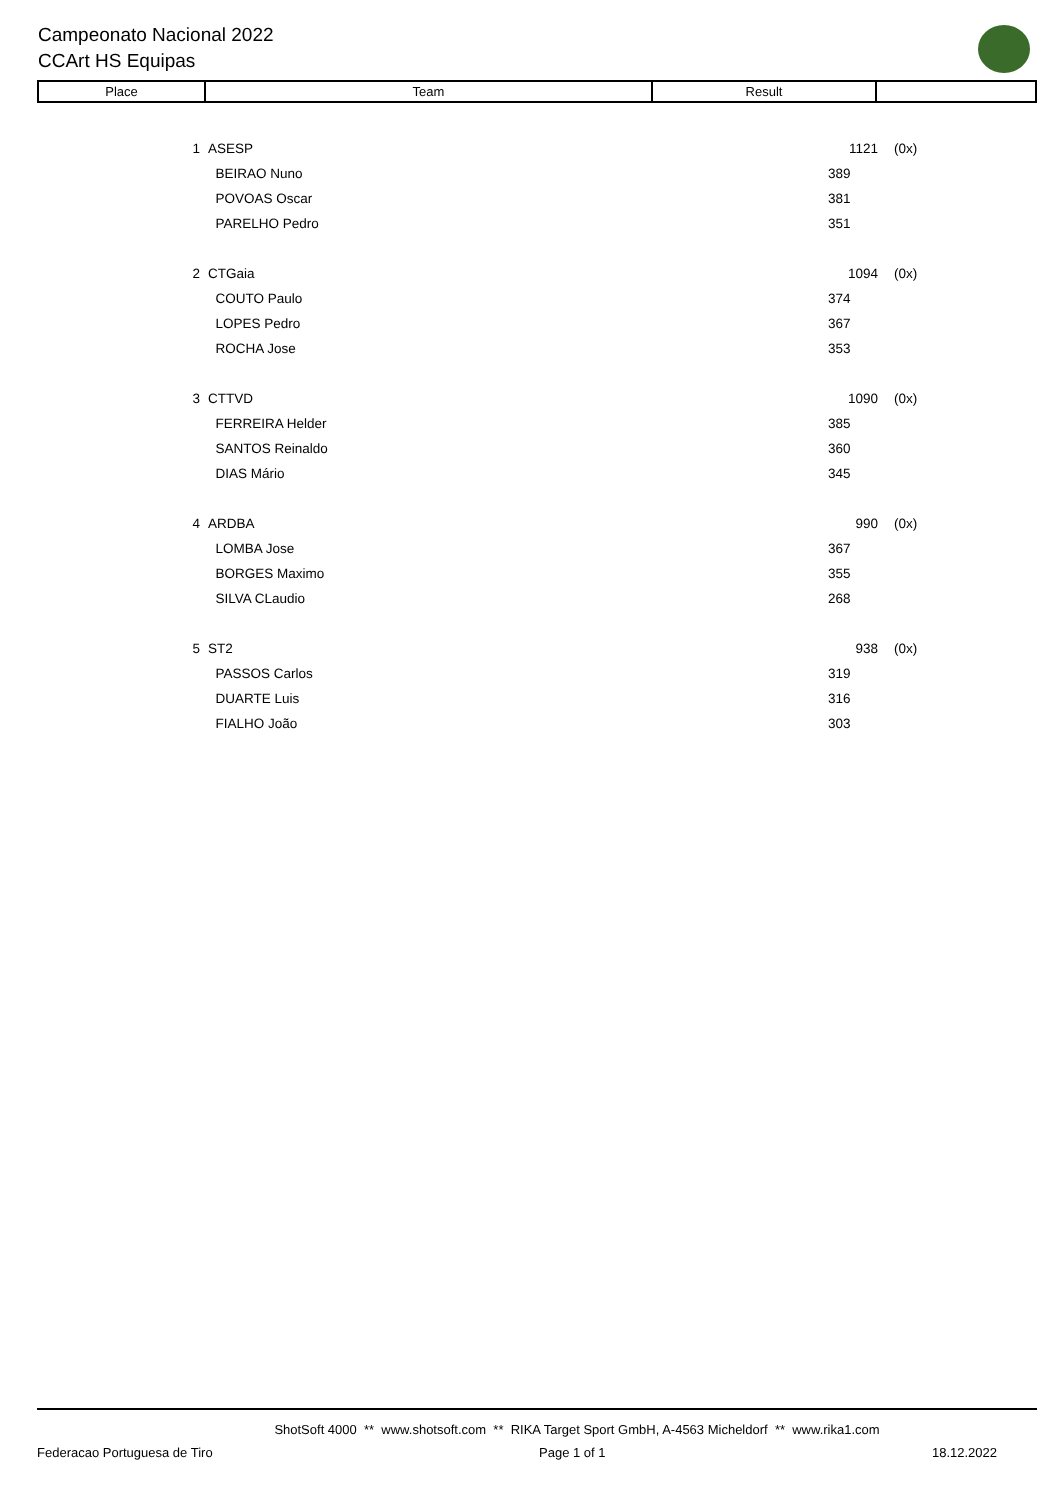Campeonato Nacional 2022
CCArt HS Equipas
| Place | Team | Result | |
| 1 | ASESP | 1121 | (0x) |
| | BEIRAO Nuno | 389 | |
| | POVOAS Oscar | 381 | |
| | PARELHO Pedro | 351 | |
| 2 | CTGaia | 1094 | (0x) |
| | COUTO Paulo | 374 | |
| | LOPES Pedro | 367 | |
| | ROCHA Jose | 353 | |
| 3 | CTTVD | 1090 | (0x) |
| | FERREIRA Helder | 385 | |
| | SANTOS Reinaldo | 360 | |
| | DIAS Mário | 345 | |
| 4 | ARDBA | 990 | (0x) |
| | LOMBA Jose | 367 | |
| | BORGES Maximo | 355 | |
| | SILVA CLaudio | 268 | |
| 5 | ST2 | 938 | (0x) |
| | PASSOS Carlos | 319 | |
| | DUARTE Luis | 316 | |
| | FIALHO João | 303 | |
ShotSoft 4000 ** www.shotsoft.com ** RIKA Target Sport GmbH, A-4563 Micheldorf ** www.rika1.com
Federacao Portuguesa de Tiro Page 1 of 1 18.12.2022